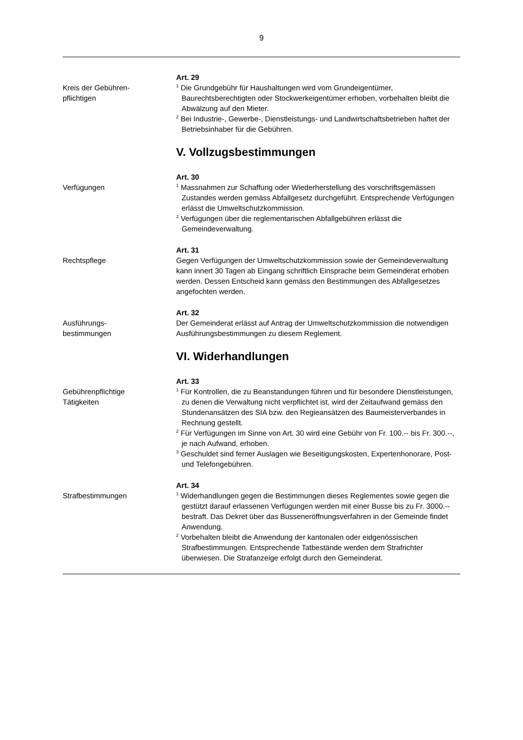9
Kreis der Gebühren-
pflichtigen
Art. 29
<sup>1</sup> Die Grundgebühr für Haushaltungen wird vom Grundeigentümer, Baurechtsberechtigten oder Stockwerkeigentümer erhoben, vorbehalten bleibt die Abwälzung auf den Mieter.
<sup>2</sup> Bei Industrie-, Gewerbe-, Dienstleistungs- und Landwirtschaftsbetrieben haftet der Betriebsinhaber für die Gebühren.
V. Vollzugsbestimmungen
Verfügungen
Art. 30
<sup>1</sup> Massnahmen zur Schaffung oder Wiederherstellung des vorschriftsgemässen Zustandes werden gemäss Abfallgesetz durchgeführt. Entsprechende Verfügungen erlässt die Umweltschutzkommission.
<sup>2</sup> Verfügungen über die reglementarischen Abfallgebühren erlässt die Gemeindeverwaltung.
Rechtspflege
Art. 31
Gegen Verfügungen der Umweltschutzkommission sowie der Gemeindeverwaltung kann innert 30 Tagen ab Eingang schriftlich Einsprache beim Gemeinderat erhoben werden. Dessen Entscheid kann gemäss den Bestimmungen des Abfallgesetzes angefochten werden.
Ausführungs-
bestimmungen
Art. 32
Der Gemeinderat erlässt auf Antrag der Umweltschutzkommission die notwendigen Ausführungsbestimmungen zu diesem Reglement.
VI. Widerhandlungen
Gebührenpflichtige
Tätigkeiten
Art. 33
<sup>1</sup> Für Kontrollen, die zu Beanstandungen führen und für besondere Dienstleistungen, zu denen die Verwaltung nicht verpflichtet ist, wird der Zeitaufwand gemäss den Stundenansätzen des SIA bzw. den Regieansätzen des Baumeisterverbandes in Rechnung gestellt.
<sup>2</sup> Für Verfügungen im Sinne von Art. 30 wird eine Gebühr von Fr. 100.-- bis Fr. 300.--, je nach Aufwand, erhoben.
<sup>3</sup> Geschuldet sind ferner Auslagen wie Beseitigungskosten, Expertenhonorare, Post- und Telefongebühren.
Strafbestimmungen
Art. 34
<sup>1</sup> Widerhandlungen gegen die Bestimmungen dieses Reglementes sowie gegen die gestützt darauf erlassenen Verfügungen werden mit einer Busse bis zu Fr. 3000.-- bestraft. Das Dekret über das Busseneröffnungsverfahren in der Gemeinde findet Anwendung.
<sup>2</sup> Vorbehalten bleibt die Anwendung der kantonalen oder eidgenössischen Strafbestimmungen. Entsprechende Tatbestände werden dem Strafrichter überwiesen. Die Strafanzeige erfolgt durch den Gemeinderat.